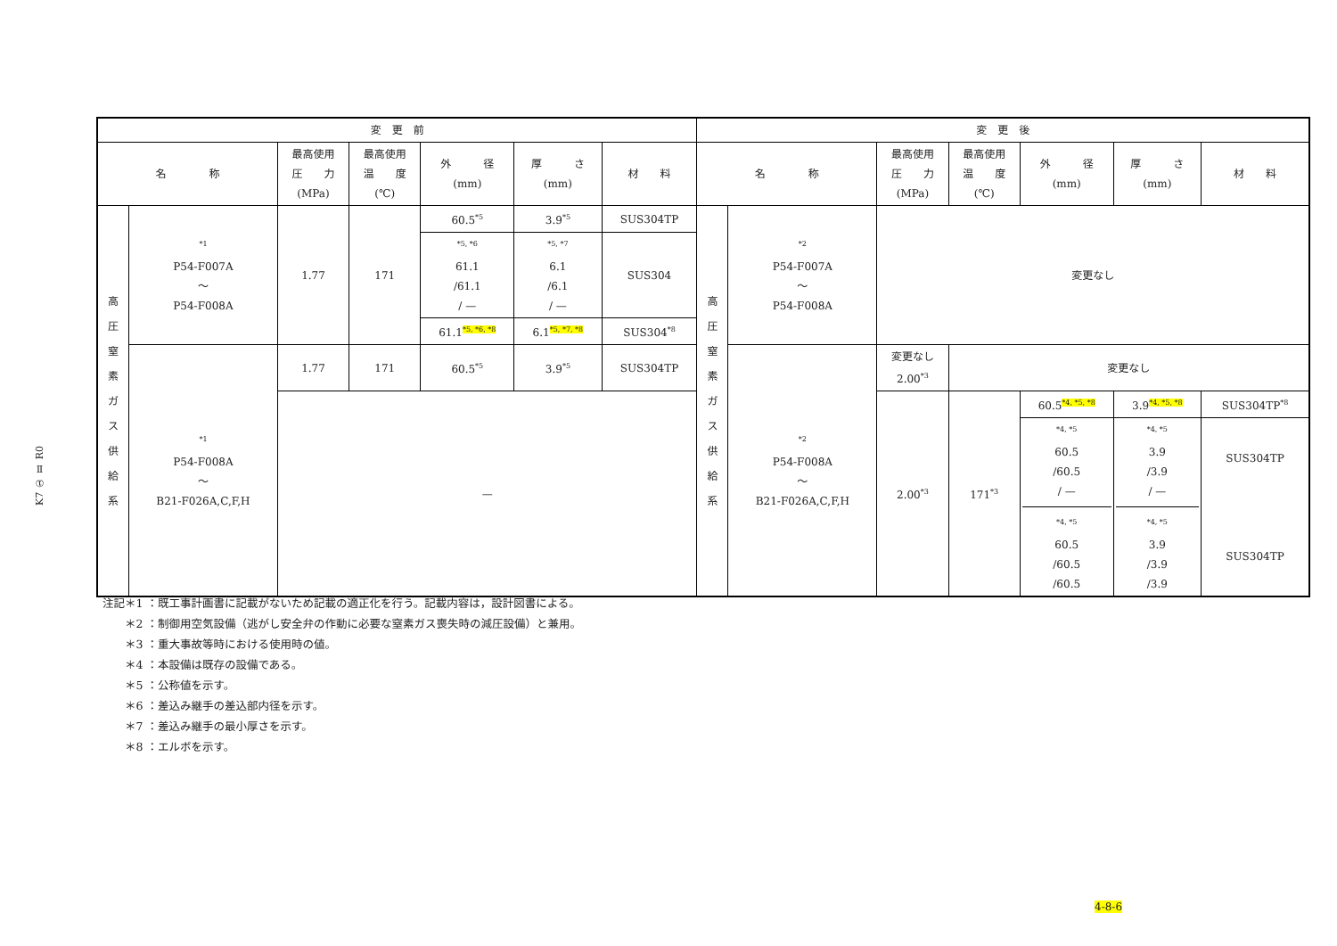K7 ① Ⅱ R0
| 変 更 前 | | | | | | | 変 更 後 | | | | | | |
| --- | --- | --- | --- | --- | --- | --- | --- | --- | --- | --- | --- | --- | --- |
| 名 称 | | 最高使用 圧 力 (MPa) | 最高使用 温 度 (℃) | 外 径 (mm) | 厚 さ (mm) | 材 料 | 名 称 | | 最高使用 圧 力 (MPa) | 最高使用 温 度 (℃) | 外 径 (mm) | 厚 さ (mm) | 材 料 |
| 高 圧 窒 素 ガ ス 供 給 系 | <sup>*1</sup> P54-F007A ～ P54-F008A | 1.77 | 171 | 60.5<sup>*5</sup> | 3.9<sup>*5</sup> | SUS304TP | 高 圧 窒 素 ガ ス 供 給 系 | <sup>*2</sup> P54-F007A ～ P54-F008A | 変更なし | | | | |
| | | | | <sup>*5, *6</sup> 61.1 /61.1 / — | <sup>*5, *7</sup> 6.1 /6.1 / — | SUS304 | | | | | | | |
| | | | | 61.1<sup>*5, *6, *8</sup> | 6.1<sup>*5, *7, *8</sup> | SUS304<sup>*8</sup> | | | | | | | |
| | <sup>*1</sup> P54-F008A ～ B21-F026A,C,F,H | 1.77 | 171 | 60.5<sup>*5</sup> | 3.9<sup>*5</sup> | SUS304TP | | <sup>*2</sup> P54-F008A ～ B21-F026A,C,F,H | 変更なし 2.00<sup>*3</sup> | 変更なし | | | |
| | | — | | | | | | | 2.00<sup>*3</sup> | 171<sup>*3</sup> | 60.5<sup>*4, *5, *8</sup> | 3.9<sup>*4, *5, *8</sup> | SUS304TP<sup>*8</sup> |
| | | | | | | | | | | | <sup>*4, *5</sup> 60.5 /60.5 / — <sup>*4, *5</sup> 60.5 /60.5 /60.5 | <sup>*4, *5</sup> 3.9 /3.9 / — <sup>*4, *5</sup> 3.9 /3.9 /3.9 | SUS304TP SUS304TP |
注記＊1 ：既工事計画書に記載がないため記載の適正化を行う。記載内容は，設計図書による。
　　＊2 ：制御用空気設備（逃がし安全弁の作動に必要な窒素ガス喪失時の減圧設備）と兼用。
　　＊3 ：重大事故等時における使用時の値。
　　＊4 ：本設備は既存の設備である。
　　＊5 ：公称値を示す。
　　＊6 ：差込み継手の差込部内径を示す。
　　＊7 ：差込み継手の最小厚さを示す。
　　＊8 ：エルボを示す。
4-8-6